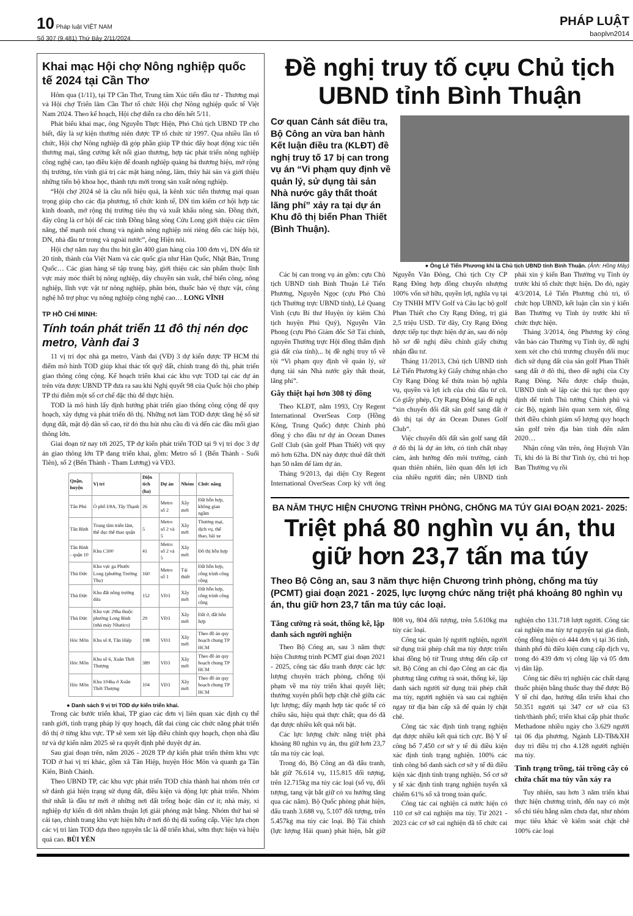10 Pháp luật VIỆT NAM
Số 307 (9.481) Thứ Bảy 2/11/2024
PHÁP LUẬT
baoplvn2014
Khai mạc Hội chợ Nông nghiệp quốc tế 2024 tại Cần Thơ
Hôm qua (1/11), tại TP Cần Thơ, Trung tâm Xúc tiến đầu tư - Thương mại và Hội chợ Triển lãm Cần Thơ tổ chức Hội chợ Nông nghiệp quốc tế Việt Nam 2024. Theo kế hoạch, Hội chợ diễn ra cho đến hết 5/11.
Phát biểu khai mạc, ông Nguyễn Thực Hiện, Phó Chủ tịch UBND TP cho biết, đây là sự kiện thường niên được TP tổ chức từ 1997. Qua nhiều lần tổ chức, Hội chợ Nông nghiệp đã góp phần giúp TP thúc đẩy hoạt động xúc tiến thương mại, tăng cường kết nối giao thương, hợp tác phát triển nông nghiệp công nghệ cao, tạo điều kiện để doanh nghiệp quảng bá thương hiệu, mở rộng thị trường, tôn vinh giá trị các mặt hàng nông, lâm, thủy hải sản và giới thiệu những tiến bộ khoa học, thành tựu mới trong sản xuất nông nghiệp.
“Hội chợ 2024 sẽ là cầu nối hiệu quả, là kênh xúc tiến thương mại quan trọng giúp cho các địa phương, tổ chức kinh tế, DN tìm kiếm cơ hội hợp tác kinh doanh, mở rộng thị trường tiêu thụ và xuất khẩu nông sản. Đồng thời, đây cũng là cơ hội để các tỉnh Đồng bằng sông Cửu Long giới thiệu các tiềm năng, thế mạnh nói chung và ngành nông nghiệp nói riêng đến các hiệp hội, DN, nhà đầu tư trong và ngoài nước”, ông Hiện nói.
Hội chợ năm nay thu thu hút gần 400 gian hàng của 100 đơn vị, DN đến từ 20 tỉnh, thành của Việt Nam và các quốc gia như Hàn Quốc, Nhật Bản, Trung Quốc… Các gian hàng sẽ tập trung bày, giới thiệu các sản phẩm thuộc lĩnh vực máy móc thiết bị nông nghiệp, dây chuyền sản xuất, chế biến công, nông nghiệp, lĩnh vực vật tư nông nghiệp, phân bón, thuốc bảo vệ thực vật, công nghệ hỗ trợ phục vụ nông nghiệp công nghệ cao… LONG VĨNH
TP HỒ CHÍ MINH:
Tính toán phát triển 11 đô thị nén dọc metro, Vành đai 3
11 vị trí dọc nhà ga metro, Vành đai (VĐ) 3 dự kiến được TP HCM thí điểm mô hình TOD giúp khai thác tốt quỹ đất, chỉnh trang đô thị, phát triển giao thông công cộng. Kế hoạch triển khai các khu vực TOD tại các dự án trên vừa được UBND TP đưa ra sau khi Nghị quyết 98 của Quốc hội cho phép TP thí điểm một số cơ chế đặc thù để thực hiện.
TOD là mô hình lấy định hướng phát triển giao thông công cộng để quy hoạch, xây dựng và phát triển đô thị. Những nơi làm TOD được tăng hệ số sử dụng đất, mật độ dân số cao, từ đó thu hút nhu cầu đi và đến các đầu mối giao thông lớn.
Giai đoạn từ nay tới 2025, TP dự kiến phát triển TOD tại 9 vị trí dọc 3 dự án giao thông lớn TP đang triển khai, gồm: Metro số 1 (Bến Thành - Suối Tiên), số 2 (Bến Thành - Tham Lương) và VĐ3.
| Quận, huyện | Vị trí | Diện tích (ha) | Dự án | Nhóm | Chức năng |
| --- | --- | --- | --- | --- | --- |
| Tân Phú | Ô phố I/8A, Tây Thạnh | 26 | Metro số 2 | Xây mới | Đất hỗn hợp, không gian ngầm |
| Tân Bình | Trung tâm triển lãm, thể dục thể thao quận | 5 | Metro số 2 và 5 | Xây mới | Thương mại, dịch vụ, thể thao, bãi xe |
| Tân Bình - quận 10 | Khu C300 | 41 | Metro số 2 và 5 | Xây mới | Đô thị hỗn hợp |
| Thủ Đức | Khu vực ga Phước Long (phường Trường Thọ) | 160 | Metro số 1 | Tái thiết | Đất hỗn hợp, công trình công cộng |
| Thủ Đức | Khu đất nông trường dừa | 152 | VĐ3 | Xây mới | Đất hỗn hợp, công trình công cộng |
| Thủ Đức | Khu vực 29ha thuộc phường Long Bình (nhà máy Nhatico) | 29 | VĐ3 | Xây mới | Đất ở, đất hỗn hợp |
| Hóc Môn | Khu số 8, Tân Hiệp | 198 | VĐ3 | Xây mới | Theo đồ án quy hoạch chung TP HCM |
| Hóc Môn | Khu số 6, Xuân Thới Thượng | 389 | VĐ3 | Xây mới | Theo đồ án quy hoạch chung TP HCM |
| Hóc Môn | Khu 104ha ở Xuân Thới Thượng | 104 | VĐ3 | Xây mới | Theo đồ án quy hoạch chung TP HCM |
● Danh sách 9 vị trí TOD dự kiến triển khai.
Trong các bước triển khai, TP giao các đơn vị liên quan xác định cụ thể ranh giới, tình trạng pháp lý quy hoạch, đất đai cùng các chức năng phát triển đô thị ở từng khu vực. TP sẽ xem xét lập điều chỉnh quy hoạch, chọn nhà đầu tư và dự kiến năm 2025 sẽ ra quyết định phê duyệt dự án.
Sau giai đoạn trên, năm 2026 - 2028 TP dự kiến phát triển thêm khu vực TOD ở hai vị trí khác, gồm xã Tân Hiệp, huyện Hóc Môn và quanh ga Tân Kiên, Bình Chánh.
Theo UBND TP, các khu vực phát triển TOD chia thành hai nhóm trên cơ sở đánh giá hiện trạng sử dụng đất, điều kiện và động lực phát triển. Nhóm thứ nhất là đầu tư mới ở những nơi đất trống hoặc dân cư ít; nhà máy, xí nghiệp dự kiến di dời nhằm thuận lợi giải phóng mặt bằng. Nhóm thứ hai sẽ cải tạo, chỉnh trang khu vực hiện hữu ở nơi đô thị đã xuống cấp. Việc lựa chọn các vị trí làm TOD dựa theo nguyên tắc là dễ triển khai, sớm thực hiện và hiệu quả cao. BÙI YÊN
Đề nghị truy tố cựu Chủ tịch UBND tỉnh Bình Thuận
Cơ quan Cảnh sát điều tra, Bộ Công an vừa ban hành Kết luận điều tra (KLĐT) đề nghị truy tố 17 bị can trong vụ án “Vi phạm quy định về quản lý, sử dụng tài sản Nhà nước gây thất thoát lãng phí” xảy ra tại dự án Khu đô thị biển Phan Thiết (Bình Thuận).
● Ông Lê Tiến Phương khi là Chủ tịch UBND tỉnh Bình Thuận. (Ảnh: Hồng Mây)
Các bị can trong vụ án gồm: cựu Chủ tịch UBND tỉnh Bình Thuận Lê Tiến Phương, Nguyễn Ngọc (cựu Phó Chủ tịch Thường trực UBND tỉnh), Lê Quang Vinh (cựu Bí thư Huyện ủy kiêm Chủ tịch huyện Phú Quý), Nguyễn Văn Phong (cựu Phó Giám đốc Sở Tài chính, nguyên Thường trực Hội đồng thẩm định giá đất của tỉnh)... bị đề nghị truy tố về tội “Vi phạm quy định về quản lý, sử dụng tài sản Nhà nước gây thất thoát, lãng phí”.
Gây thiệt hại hơn 308 tỷ đồng
Theo KLĐT, năm 1993, Cty Regent International OverSeas Corp (Hồng Kông, Trung Quốc) được Chính phủ đồng ý cho đầu tư dự án Ocean Dunes Golf Club (sân golf Phan Thiết) với quy mô hơn 62ha. DN này được thuê đất thời hạn 50 năm để làm dự án.
Tháng 9/2013, đại diện Cty Regent International OverSeas Corp ký với ông Nguyễn Văn Đông, Chủ tịch Cty CP Rạng Đông hợp đồng chuyển nhượng 100% vốn sở hữu, quyền lợi, nghĩa vụ tại Cty TNHH MTV Golf và Câu lạc bộ golf Phan Thiết cho Cty Rạng Đông, trị giá 2,5 triệu USD. Từ đây, Cty Rạng Đông được tiếp tục thực hiện dự án, sau đó nộp hồ sơ đề nghị điều chỉnh giấy chứng nhận đầu tư.
Tháng 11/2013, Chủ tịch UBND tỉnh Lê Tiến Phương ký Giấy chứng nhận cho Cty Rạng Đông kế thừa toàn bộ nghĩa vụ, quyền và lợi ích của chủ đầu tư cũ. Có giấy phép, Cty Rạng Đông lại đề nghị “xin chuyển đổi đất sân golf sang đất ở đô thị tại dự án Ocean Dunes Golf Club”.
Việc chuyển đổi đất sân golf sang đất ở đô thị là dự án lớn, có tính chất nhạy cảm, ảnh hưởng đến môi trường, cảnh quan thiên nhiên, liên quan đến lợi ích của nhiều người dân; nên UBND tỉnh phải xin ý kiến Ban Thường vụ Tỉnh ủy trước khi tổ chức thực hiện. Do đó, ngày 4/3/2014, Lê Tiến Phương chủ trì, tổ chức họp UBND, kết luận cần xin ý kiến Ban Thường vụ Tỉnh ủy trước khi tổ chức thực hiện.
Tháng 3/2014, ông Phương ký công văn báo cáo Thường vụ Tỉnh ủy, đề nghị xem xét cho chủ trương chuyển đổi mục đích sử dụng đất của sân golf Phan Thiết sang đất ở đô thị, theo đề nghị của Cty Rạng Đông. Nếu được chấp thuận, UBND tỉnh sẽ lập các thủ tục theo quy định để trình Thủ tướng Chính phủ và các Bộ, ngành liên quan xem xét, đồng thời điều chỉnh giảm số lượng quy hoạch sân golf trên địa bàn tỉnh đến năm 2020…
Nhận công văn trên, ông Huỳnh Văn Tí, khi đó là Bí thư Tỉnh ủy, chủ trì họp Ban Thường vụ rồi
BA NĂM THỰC HIỆN CHƯƠNG TRÌNH PHÒNG, CHỐNG MA TÚY GIAI ĐOẠN 2021- 2025:
Triệt phá 80 nghìn vụ án, thu giữ hơn 23,7 tấn ma túy
Theo Bộ Công an, sau 3 năm thực hiện Chương trình phòng, chống ma túy (PCMT) giai đoạn 2021 - 2025, lực lượng chức năng triệt phá khoảng 80 nghìn vụ án, thu giữ hơn 23,7 tấn ma túy các loại.
Tăng cường rà soát, thống kê, lập danh sách người nghiện
Theo Bộ Công an, sau 3 năm thực hiện Chương trình PCMT giai đoạn 2021 - 2025, công tác đấu tranh được các lực lượng chuyên trách phòng, chống tội phạm về ma túy triển khai quyết liệt; thường xuyên phối hợp chặt chẽ giữa các lực lượng; đẩy mạnh hợp tác quốc tế có chiều sâu, hiệu quả thực chất; qua đó đã đạt được nhiều kết quả nổi bật.
Các lực lượng chức năng triệt phá khoảng 80 nghìn vụ án, thu giữ hơn 23,7 tấn ma túy các loại.
Trong đó, Bộ Công an đã đấu tranh, bắt giữ 76.614 vụ, 115.815 đối tượng, trên 12.715kg ma túy các loại (số vụ, đối tượng, tang vật bắt giữ có xu hướng tăng qua các năm). Bộ Quốc phòng phát hiện, đấu tranh 3.688 vụ, 5.107 đối tượng, trên 5.457kg ma túy các loại. Bộ Tài chính (lực lượng Hải quan) phát hiện, bắt giữ 808 vụ, 804 đối tượng, trên 5.610kg ma túy các loại.
Công tác quản lý người nghiện, người sử dụng trái phép chất ma túy được triển khai đồng bộ từ Trung ương đến cấp cơ sở. Bộ Công an chỉ đạo Công an các địa phương tăng cường rà soát, thống kê, lập danh sách người sử dụng trái phép chất ma túy, người nghiện và sau cai nghiện ngay từ địa bàn cấp xã để quản lý chặt chẽ.
Công tác xác định tình trạng nghiện đạt được nhiều kết quả tích cực. Bộ Y tế công bố 7.450 cơ sở y tế đủ điều kiện xác định tình trạng nghiện. 100% các tỉnh công bố danh sách cơ sở y tế đủ điều kiện xác định tình trạng nghiện. Số cơ sở y tế xác định tình trạng nghiện tuyến xã chiếm 61% số xã trong toàn quốc.
Công tác cai nghiện cả nước hiện có 110 cơ sở cai nghiện ma túy. Từ 2021 - 2023 các cơ sở cai nghiện đã tổ chức cai nghiện cho 131.718 lượt người. Công tác cai nghiện ma túy tự nguyện tại gia đình, cộng đồng hiện có 444 đơn vị tại 36 tỉnh, thành phố đủ điều kiện cung cấp dịch vụ, trong đó 439 đơn vị công lập và 05 đơn vị dân lập.
Công tác điều trị nghiện các chất dạng thuốc phiện bằng thuốc thay thế được Bộ Y tế chỉ đạo, hướng dẫn triển khai cho 50.351 người tại 347 cơ sở của 63 tỉnh/thành phố; triển khai cấp phát thuốc Methadone nhiều ngày cho 3.629 người tại 06 địa phương. Ngành LĐ-TB&XH duy trì điều trị cho 4.128 người nghiện ma túy.
Tình trạng trồng, tái trồng cây có chứa chất ma túy vẫn xảy ra
Tuy nhiên, sau hơn 3 năm triển khai thực hiện chương trình, đến nay có một số chỉ tiêu hằng năm chưa đạt, như nhóm mục tiêu khác về kiểm soát chặt chẽ 100% các loại